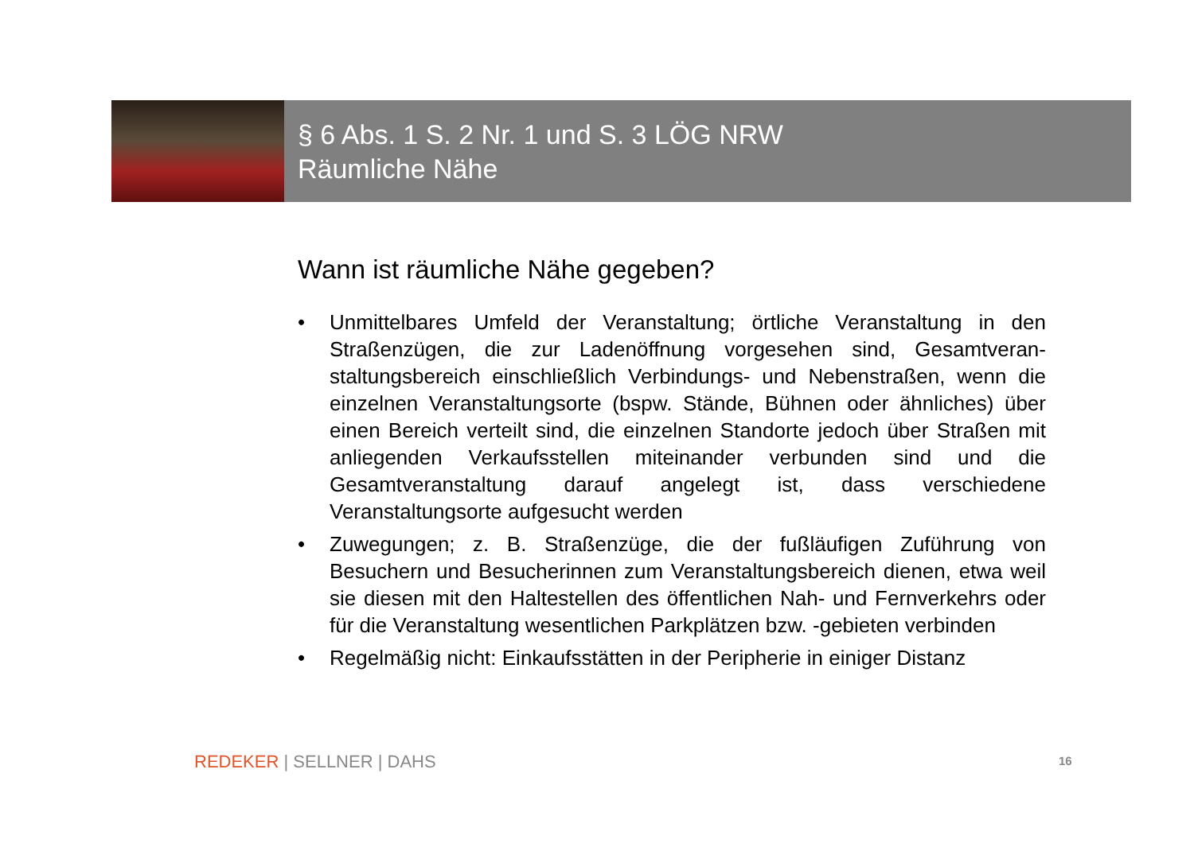§ 6 Abs. 1 S. 2 Nr. 1 und S. 3 LÖG NRW
Räumliche Nähe
Wann ist räumliche Nähe gegeben?
• Unmittelbares Umfeld der Veranstaltung; örtliche Veranstaltung in den Straßenzügen, die zur Ladenöffnung vorgesehen sind, Gesamtveran-staltungsbereich einschließlich Verbindungs- und Nebenstraßen, wenn die einzelnen Veranstaltungsorte (bspw. Stände, Bühnen oder ähnliches) über einen Bereich verteilt sind, die einzelnen Standorte jedoch über Straßen mit anliegenden Verkaufsstellen miteinander verbunden sind und die Gesamtveranstaltung darauf angelegt ist, dass verschiedene Veranstaltungsorte aufgesucht werden
• Zuwegungen; z. B. Straßenzüge, die der fußläufigen Zuführung von Besuchern und Besucherinnen zum Veranstaltungsbereich dienen, etwa weil sie diesen mit den Haltestellen des öffentlichen Nah- und Fernverkehrs oder für die Veranstaltung wesentlichen Parkplätzen bzw. -gebieten verbinden
• Regelmäßig nicht: Einkaufsstätten in der Peripherie in einiger Distanz
REDEKER | SELLNER | DAHS 16